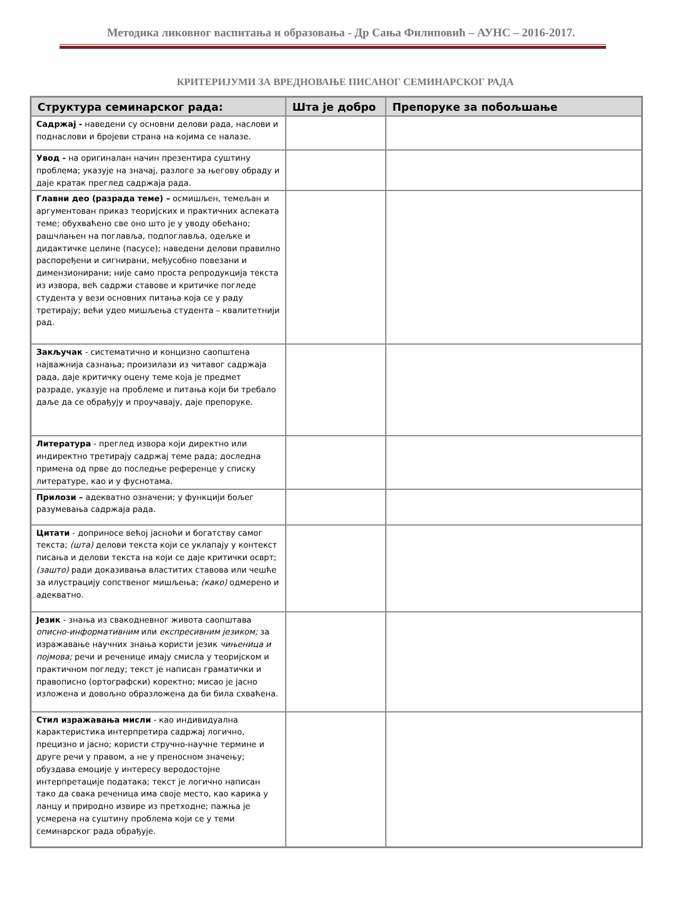Методика ликовног васпитања и образовања - Др Сања Филиповић – АУНС – 2016-2017.
КРИТЕРИЈУМИ ЗА ВРЕДНОВАЊЕ ПИСАНОГ СЕМИНАРСКОГ РАДА
| Структура семинарског рада: | Шта је добро | Препоруке за побољшање |
| --- | --- | --- |
| Садржај - наведени су основни делови рада, наслови и поднаслови и бројеви страна на којима се налазе. | | |
| Увод - на оригиналан начин презентира суштину проблема; указује на значај, разлоге за његову обраду и даје кратак преглед садржаја рада. | | |
| Главни део (разрада теме) – осмишљен, темељан и аргументован приказ теоријских и практичних аспеката теме; обухваћено све оно што је у уводу обећано; рашчлањен на поглавља, подпоглавља, одељке и дидактичке целине (пасусе); наведени делови правилно распоређени и сигнирани, међусобно повезани и димензионирани; није само проста репродукција текста из извора, већ садржи ставове и критичке погледе студента у вези основних питања која се у раду третирају; већи удео мишљења студента – квалитетнији рад. | | |
| Закључак - систематично и концизно саопштена најважнија сазнања; произилази из читавог садржаја рада, даје критичку оцену теме која је предмет разраде, указује на проблеме и питања који би требало даље да се обрађују и проучавају, даје препоруке. | | |
| Литература - преглед извора који директно или индиректно третирају садржај теме рада; доследна примена од прве до последње референце у списку литературе, као и у фуснотама. | | |
| Прилози – адекватно означени; у функцији бољег разумевања садржаја рада. | | |
| Цитати - доприносе већој јасноћи и богатству самог текста; (шта) делови текста који се уклапају у контекст писања и делови текста на који се даје критички осврт; (зашто) ради доказивања властитих ставова или чешће за илустрацију сопственог мишљења; (како) одмерено и адекватно. | | |
| Језик - знања из свакодневног живота саопштава описно-информативним или експресивним језиком; за изражавање научних знања користи језик чињеница и појмова; речи и реченице имају смисла у теоријском и практичном погледу; текст је написан граматички и правописно (ортографски) коректно; мисао је јасно изложена и довољно образложена да би била схваћена. | | |
| Стил изражавања мисли - као индивидуална карактеристика интерпретира садржај логично, прецизно и јасно; користи стручно-научне термине и друге речи у правом, а не у преносном значењу; обуздава емоције у интересу веродостојне интерпретације података; текст је логично написан тако да свака реченица има своје место, као карика у ланцу и природно извире из претходне; пажња је усмерена на суштину проблема који се у теми семинарског рада обрађује. | | |